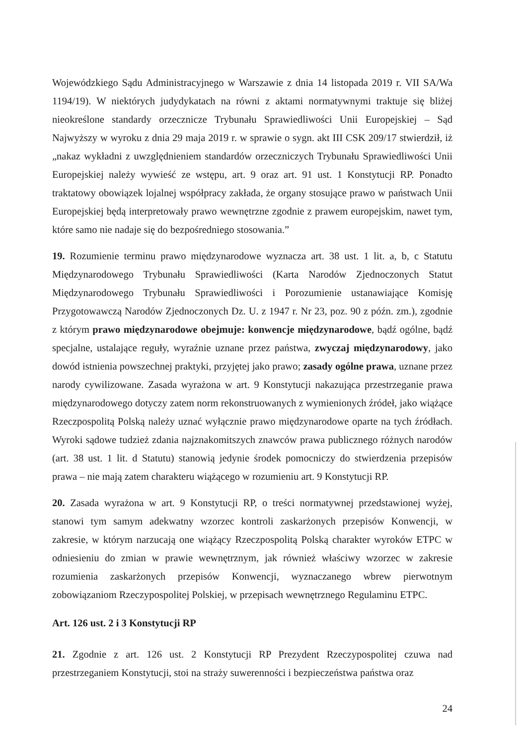Wojewódzkiego Sądu Administracyjnego w Warszawie z dnia 14 listopada 2019 r. VII SA/Wa 1194/19). W niektórych judydykatach na równi z aktami normatywnymi traktuje się bliżej nieokreślone standardy orzecznicze Trybunału Sprawiedliwości Unii Europejskiej – Sąd Najwyższy w wyroku z dnia 29 maja 2019 r. w sprawie o sygn. akt III CSK 209/17 stwierdził, iż „nakaz wykładni z uwzględnieniem standardów orzeczniczych Trybunału Sprawiedliwości Unii Europejskiej należy wywieść ze wstępu, art. 9 oraz art. 91 ust. 1 Konstytucji RP. Ponadto traktatowy obowiązek lojalnej współpracy zakłada, że organy stosujące prawo w państwach Unii Europejskiej będą interpretowały prawo wewnętrzne zgodnie z prawem europejskim, nawet tym, które samo nie nadaje się do bezpośredniego stosowania.”
19. Rozumienie terminu prawo międzynarodowe wyznacza art. 38 ust. 1 lit. a, b, c Statutu Międzynarodowego Trybunału Sprawiedliwości (Karta Narodów Zjednoczonych Statut Międzynarodowego Trybunału Sprawiedliwości i Porozumienie ustanawiające Komisję Przygotowawczą Narodów Zjednoczonych Dz. U. z 1947 r. Nr 23, poz. 90 z późn. zm.), zgodnie z którym prawo międzynarodowe obejmuje: konwencje międzynarodowe, bądź ogólne, bądź specjalne, ustalające reguły, wyraźnie uznane przez państwa, zwyczaj międzynarodowy, jako dowód istnienia powszechnej praktyki, przyjętej jako prawo; zasady ogólne prawa, uznane przez narody cywilizowane. Zasada wyrażona w art. 9 Konstytucji nakazująca przestrzeganie prawa międzynarodowego dotyczy zatem norm rekonstruowanych z wymienionych źródeł, jako wiążące Rzeczpospolitą Polską należy uznać wyłącznie prawo międzynarodowe oparte na tych źródłach. Wyroki sądowe tudzież zdania najznakomitszych znawców prawa publicznego różnych narodów (art. 38 ust. 1 lit. d Statutu) stanowią jedynie środek pomocniczy do stwierdzenia przepisów prawa – nie mają zatem charakteru wiążącego w rozumieniu art. 9 Konstytucji RP.
20. Zasada wyrażona w art. 9 Konstytucji RP, o treści normatywnej przedstawionej wyżej, stanowi tym samym adekwatny wzorzec kontroli zaskarżonych przepisów Konwencji, w zakresie, w którym narzucają one wiążący Rzeczpospolitą Polską charakter wyroków ETPC w odniesieniu do zmian w prawie wewnętrznym, jak również właściwy wzorzec w zakresie rozumienia zaskarżonych przepisów Konwencji, wyznaczanego wbrew pierwotnym zobowiązaniom Rzeczypospolitej Polskiej, w przepisach wewnętrznego Regulaminu ETPC.
Art. 126 ust. 2 i 3 Konstytucji RP
21. Zgodnie z art. 126 ust. 2 Konstytucji RP Prezydent Rzeczypospolitej czuwa nad przestrzeganiem Konstytucji, stoi na straży suwerenności i bezpieczeństwa państwa oraz
24